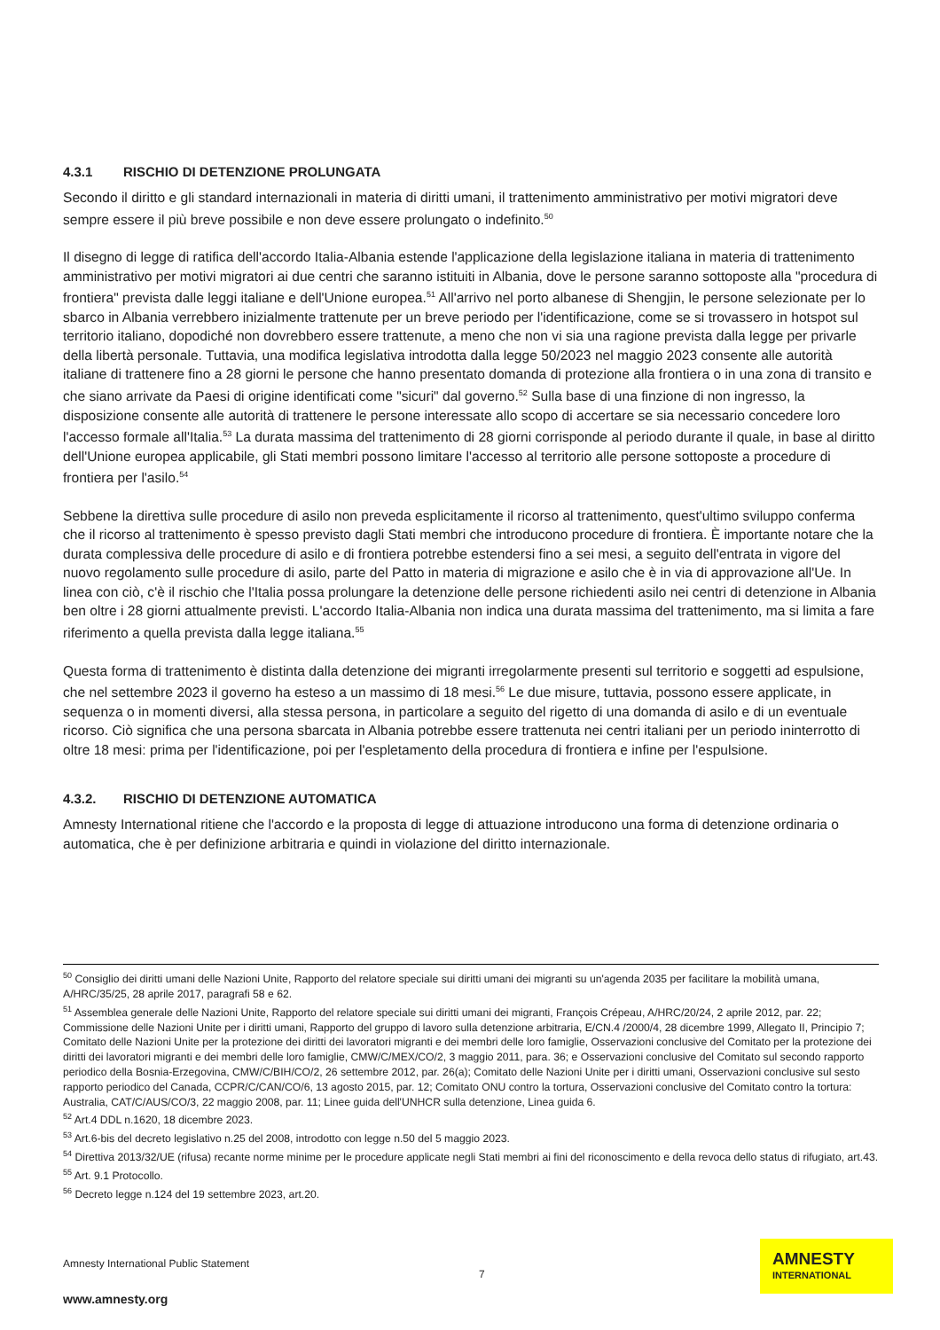4.3.1 RISCHIO DI DETENZIONE PROLUNGATA
Secondo il diritto e gli standard internazionali in materia di diritti umani, il trattenimento amministrativo per motivi migratori deve sempre essere il più breve possibile e non deve essere prolungato o indefinito.<sup>50</sup>
Il disegno di legge di ratifica dell'accordo Italia-Albania estende l'applicazione della legislazione italiana in materia di trattenimento amministrativo per motivi migratori ai due centri che saranno istituiti in Albania, dove le persone saranno sottoposte alla "procedura di frontiera" prevista dalle leggi italiane e dell'Unione europea.<sup>51</sup> All'arrivo nel porto albanese di Shengjin, le persone selezionate per lo sbarco in Albania verrebbero inizialmente trattenute per un breve periodo per l'identificazione, come se si trovassero in hotspot sul territorio italiano, dopodiché non dovrebbero essere trattenute, a meno che non vi sia una ragione prevista dalla legge per privarle della libertà personale. Tuttavia, una modifica legislativa introdotta dalla legge 50/2023 nel maggio 2023 consente alle autorità italiane di trattenere fino a 28 giorni le persone che hanno presentato domanda di protezione alla frontiera o in una zona di transito e che siano arrivate da Paesi di origine identificati come "sicuri" dal governo.<sup>52</sup> Sulla base di una finzione di non ingresso, la disposizione consente alle autorità di trattenere le persone interessate allo scopo di accertare se sia necessario concedere loro l'accesso formale all'Italia.<sup>53</sup> La durata massima del trattenimento di 28 giorni corrisponde al periodo durante il quale, in base al diritto dell'Unione europea applicabile, gli Stati membri possono limitare l'accesso al territorio alle persone sottoposte a procedure di frontiera per l'asilo.<sup>54</sup>
Sebbene la direttiva sulle procedure di asilo non preveda esplicitamente il ricorso al trattenimento, quest'ultimo sviluppo conferma che il ricorso al trattenimento è spesso previsto dagli Stati membri che introducono procedure di frontiera. È importante notare che la durata complessiva delle procedure di asilo e di frontiera potrebbe estendersi fino a sei mesi, a seguito dell'entrata in vigore del nuovo regolamento sulle procedure di asilo, parte del Patto in materia di migrazione e asilo che è in via di approvazione all'Ue. In linea con ciò, c'è il rischio che l'Italia possa prolungare la detenzione delle persone richiedenti asilo nei centri di detenzione in Albania ben oltre i 28 giorni attualmente previsti. L'accordo Italia-Albania non indica una durata massima del trattenimento, ma si limita a fare riferimento a quella prevista dalla legge italiana.<sup>55</sup>
Questa forma di trattenimento è distinta dalla detenzione dei migranti irregolarmente presenti sul territorio e soggetti ad espulsione, che nel settembre 2023 il governo ha esteso a un massimo di 18 mesi.<sup>56</sup> Le due misure, tuttavia, possono essere applicate, in sequenza o in momenti diversi, alla stessa persona, in particolare a seguito del rigetto di una domanda di asilo e di un eventuale ricorso. Ciò significa che una persona sbarcata in Albania potrebbe essere trattenuta nei centri italiani per un periodo ininterrotto di oltre 18 mesi: prima per l'identificazione, poi per l'espletamento della procedura di frontiera e infine per l'espulsione.
4.3.2. RISCHIO DI DETENZIONE AUTOMATICA
Amnesty International ritiene che l'accordo e la proposta di legge di attuazione introducono una forma di detenzione ordinaria o automatica, che è per definizione arbitraria e quindi in violazione del diritto internazionale.
<sup>50</sup> Consiglio dei diritti umani delle Nazioni Unite, Rapporto del relatore speciale sui diritti umani dei migranti su un'agenda 2035 per facilitare la mobilità umana, A/HRC/35/25, 28 aprile 2017, paragrafi 58 e 62.
<sup>51</sup> Assemblea generale delle Nazioni Unite, Rapporto del relatore speciale sui diritti umani dei migranti, François Crépeau, A/HRC/20/24, 2 aprile 2012, par. 22; Commissione delle Nazioni Unite per i diritti umani, Rapporto del gruppo di lavoro sulla detenzione arbitraria, E/CN.4 /2000/4, 28 dicembre 1999, Allegato II, Principio 7; Comitato delle Nazioni Unite per la protezione dei diritti dei lavoratori migranti e dei membri delle loro famiglie, Osservazioni conclusive del Comitato per la protezione dei diritti dei lavoratori migranti e dei membri delle loro famiglie, CMW/C/MEX/CO/2, 3 maggio 2011, para. 36; e Osservazioni conclusive del Comitato sul secondo rapporto periodico della Bosnia-Erzegovina, CMW/C/BIH/CO/2, 26 settembre 2012, par. 26(a); Comitato delle Nazioni Unite per i diritti umani, Osservazioni conclusive sul sesto rapporto periodico del Canada, CCPR/C/CAN/CO/6, 13 agosto 2015, par. 12; Comitato ONU contro la tortura, Osservazioni conclusive del Comitato contro la tortura: Australia, CAT/C/AUS/CO/3, 22 maggio 2008, par. 11; Linee guida dell'UNHCR sulla detenzione, Linea guida 6.
<sup>52</sup> Art.4 DDL n.1620, 18 dicembre 2023.
<sup>53</sup> Art.6-bis del decreto legislativo n.25 del 2008, introdotto con legge n.50 del 5 maggio 2023.
<sup>54</sup> Direttiva 2013/32/UE (rifusa) recante norme minime per le procedure applicate negli Stati membri ai fini del riconoscimento e della revoca dello status di rifugiato, art.43.
<sup>55</sup> Art. 9.1 Protocollo.
<sup>56</sup> Decreto legge n.124 del 19 settembre 2023, art.20.
Amnesty International Public Statement
7
www.amnesty.org
AMNESTY
INTERNATIONAL